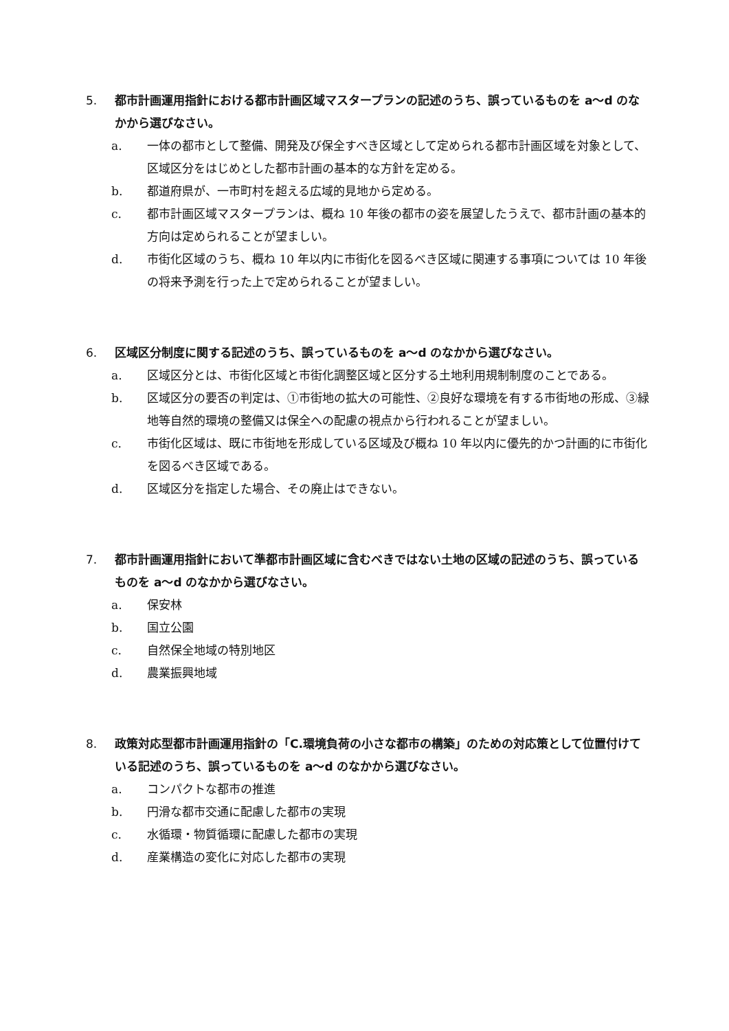5. 都市計画運用指針における都市計画区域マスタープランの記述のうち、誤っているものを a〜d のなかから選びなさい。
a. 一体の都市として整備、開発及び保全すべき区域として定められる都市計画区域を対象として、区域区分をはじめとした都市計画の基本的な方針を定める。
b. 都道府県が、一市町村を超える広域的見地から定める。
c. 都市計画区域マスタープランは、概ね 10 年後の都市の姿を展望したうえで、都市計画の基本的方向は定められることが望ましい。
d. 市街化区域のうち、概ね 10 年以内に市街化を図るべき区域に関連する事項については 10 年後の将来予測を行った上で定められることが望ましい。
6. 区域区分制度に関する記述のうち、誤っているものを a〜d のなかから選びなさい。
a. 区域区分とは、市街化区域と市街化調整区域と区分する土地利用規制制度のことである。
b. 区域区分の要否の判定は、①市街地の拡大の可能性、②良好な環境を有する市街地の形成、③緑地等自然的環境の整備又は保全への配慮の視点から行われることが望ましい。
c. 市街化区域は、既に市街地を形成している区域及び概ね 10 年以内に優先的かつ計画的に市街化を図るべき区域である。
d. 区域区分を指定した場合、その廃止はできない。
7. 都市計画運用指針において準都市計画区域に含むべきではない土地の区域の記述のうち、誤っているものを a〜d のなかから選びなさい。
a. 保安林
b. 国立公園
c. 自然保全地域の特別地区
d. 農業振興地域
8. 政策対応型都市計画運用指針の「C.環境負荷の小さな都市の構築」のための対応策として位置付けている記述のうち、誤っているものを a〜d のなかから選びなさい。
a. コンパクトな都市の推進
b. 円滑な都市交通に配慮した都市の実現
c. 水循環・物質循環に配慮した都市の実現
d. 産業構造の変化に対応した都市の実現